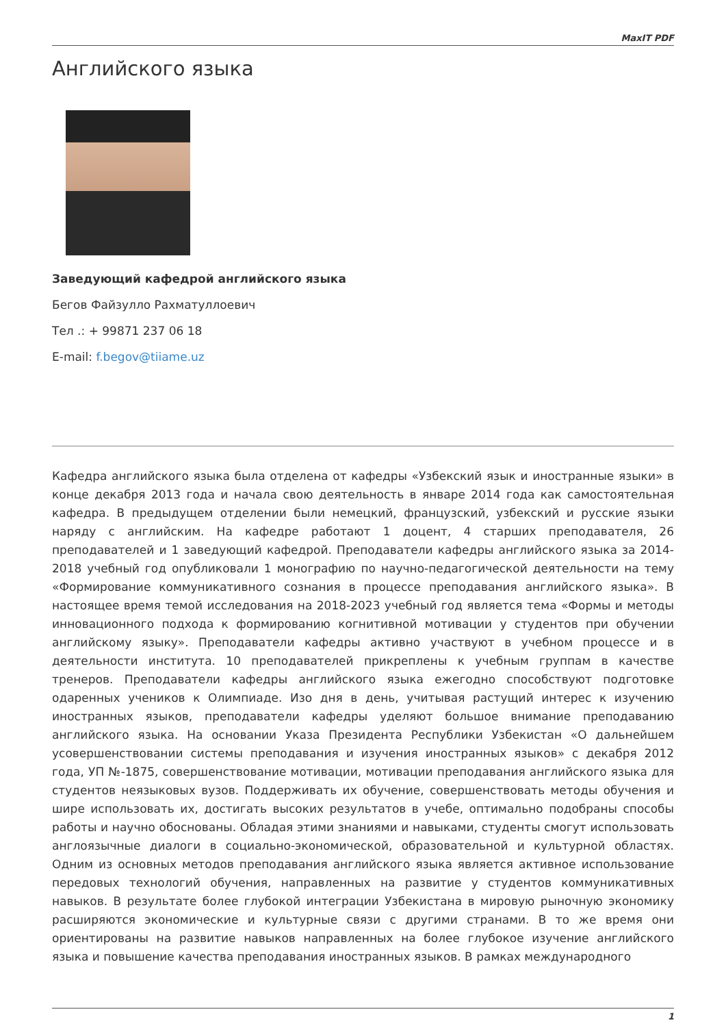MaxIT PDF
Английского языка
Заведующий кафедрой английского языка
Бегов Файзулло Рахматуллоевич
Тел .: + 99871 237 06 18
E-mail: f.begov@tiiame.uz
Кафедра английского языка была отделена от кафедры «Узбекский язык и иностранные языки» в конце декабря 2013 года и начала свою деятельность в январе 2014 года как самостоятельная кафедра. В предыдущем отделении были немецкий, французский, узбекский и русские языки наряду с английским. На кафедре работают 1 доцент, 4 старших преподавателя, 26 преподавателей и 1 заведующий кафедрой. Преподаватели кафедры английского языка за 2014-2018 учебный год опубликовали 1 монографию по научно-педагогической деятельности на тему «Формирование коммуникативного сознания в процессе преподавания английского языка». В настоящее время темой исследования на 2018-2023 учебный год является тема «Формы и методы инновационного подхода к формированию когнитивной мотивации у студентов при обучении английскому языку». Преподаватели кафедры активно участвуют в учебном процессе и в деятельности института. 10 преподавателей прикреплены к учебным группам в качестве тренеров. Преподаватели кафедры английского языка ежегодно способствуют подготовке одаренных учеников к Олимпиаде. Изо дня в день, учитывая растущий интерес к изучению иностранных языков, преподаватели кафедры уделяют большое внимание преподаванию английского языка. На основании Указа Президента Республики Узбекистан «О дальнейшем усовершенствовании системы преподавания и изучения иностранных языков» с декабря 2012 года, УП №-1875, совершенствование мотивации, мотивации преподавания английского языка для студентов неязыковых вузов. Поддерживать их обучение, совершенствовать методы обучения и шире использовать их, достигать высоких результатов в учебе, оптимально подобраны способы работы и научно обоснованы. Обладая этими знаниями и навыками, студенты смогут использовать англоязычные диалоги в социально-экономической, образовательной и культурной областях. Одним из основных методов преподавания английского языка является активное использование передовых технологий обучения, направленных на развитие у студентов коммуникативных навыков. В результате более глубокой интеграции Узбекистана в мировую рыночную экономику расширяются экономические и культурные связи с другими странами. В то же время они ориентированы на развитие навыков направленных на более глубокое изучение английского языка и повышение качества преподавания иностранных языков. В рамках международного
1